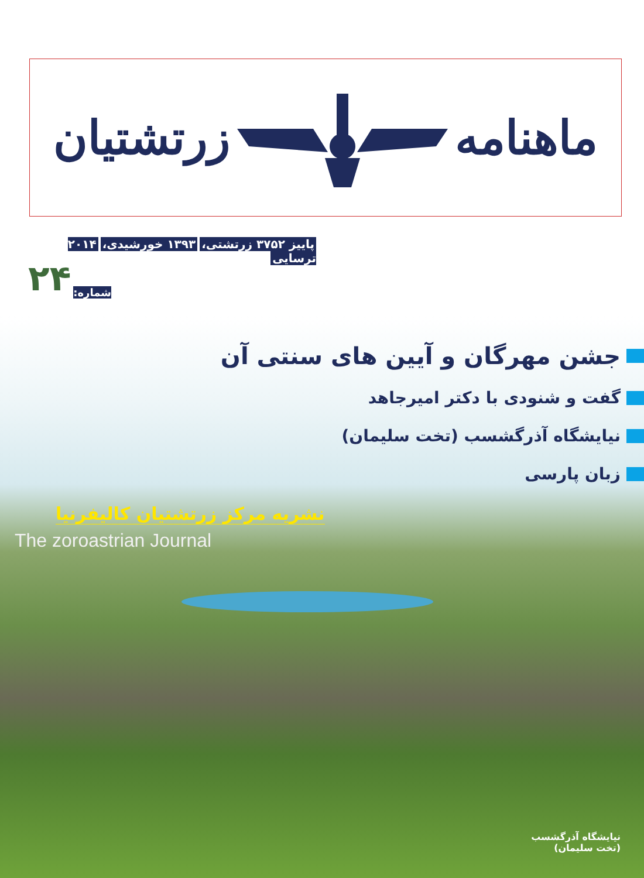ماهنامه زرتشتیان
پاییز ۳۷۵۲ زرتشتی، ۱۳۹۳ خورشیدی، ۲۰۱۴ ترسایی
شماره: ۲۴
جشن مهرگان و آیین های سنتی آن
گفت و شنودی با دکتر امیرجاهد
نیایشگاه آذرگشسب (تخت سلیمان)
زبان پارسی
نشریه مرکز زرتشتیان کالیفرنیا
The zoroastrian Journal
نیایشگاه آذرگشسب
(تخت سلیمان)